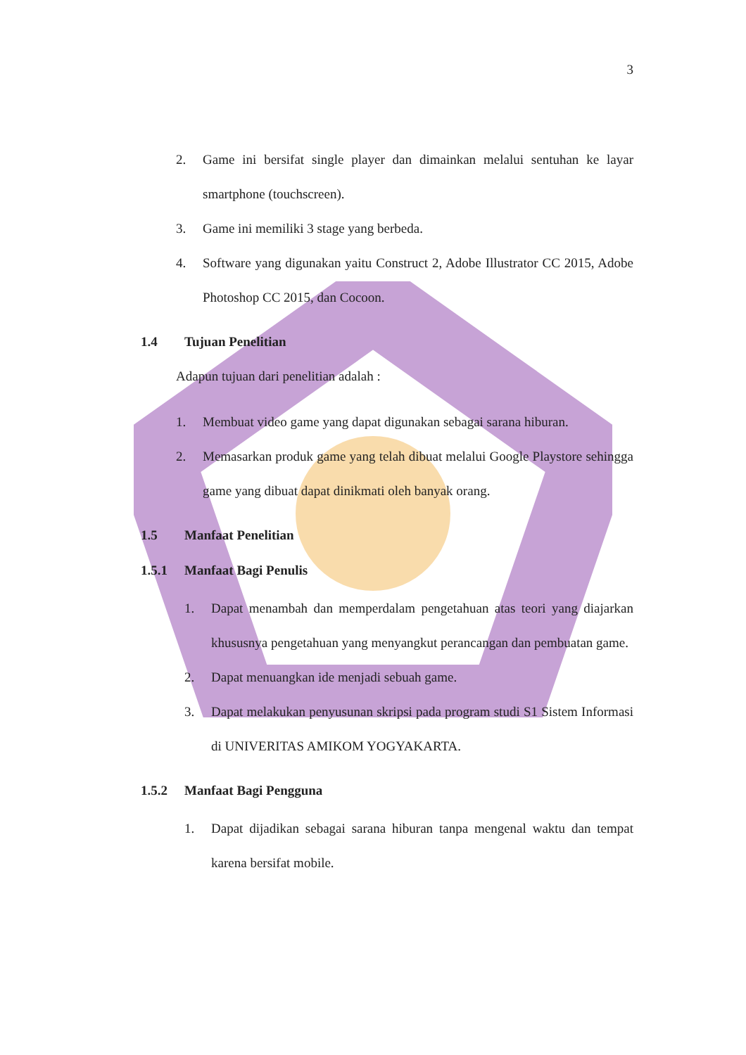3
2. Game ini bersifat single player dan dimainkan melalui sentuhan ke layar smartphone (touchscreen).
3. Game ini memiliki 3 stage yang berbeda.
4. Software yang digunakan yaitu Construct 2, Adobe Illustrator CC 2015, Adobe Photoshop CC 2015, dan Cocoon.
1.4 Tujuan Penelitian
Adapun tujuan dari penelitian adalah :
1. Membuat video game yang dapat digunakan sebagai sarana hiburan.
2. Memasarkan produk game yang telah dibuat melalui Google Playstore sehingga game yang dibuat dapat dinikmati oleh banyak orang.
1.5 Manfaat Penelitian
1.5.1 Manfaat Bagi Penulis
1. Dapat menambah dan memperdalam pengetahuan atas teori yang diajarkan khususnya pengetahuan yang menyangkut perancangan dan pembuatan game.
2. Dapat menuangkan ide menjadi sebuah game.
3. Dapat melakukan penyusunan skripsi pada program studi S1 Sistem Informasi di UNIVERITAS AMIKOM YOGYAKARTA.
1.5.2 Manfaat Bagi Pengguna
1. Dapat dijadikan sebagai sarana hiburan tanpa mengenal waktu dan tempat karena bersifat mobile.